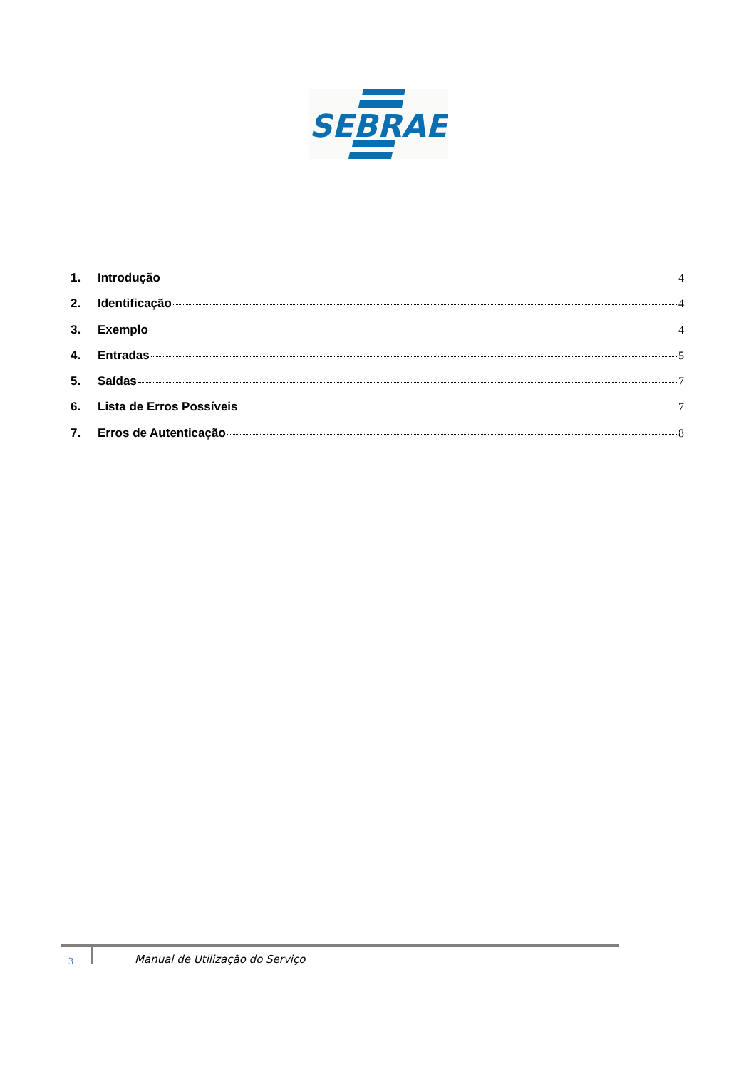SEBRAE
1. Introdução 4
2. Identificação 4
3. Exemplo 4
4. Entradas 5
5. Saídas 7
6. Lista de Erros Possíveis 7
7. Erros de Autenticação 8
3 Manual de Utilização do Serviço